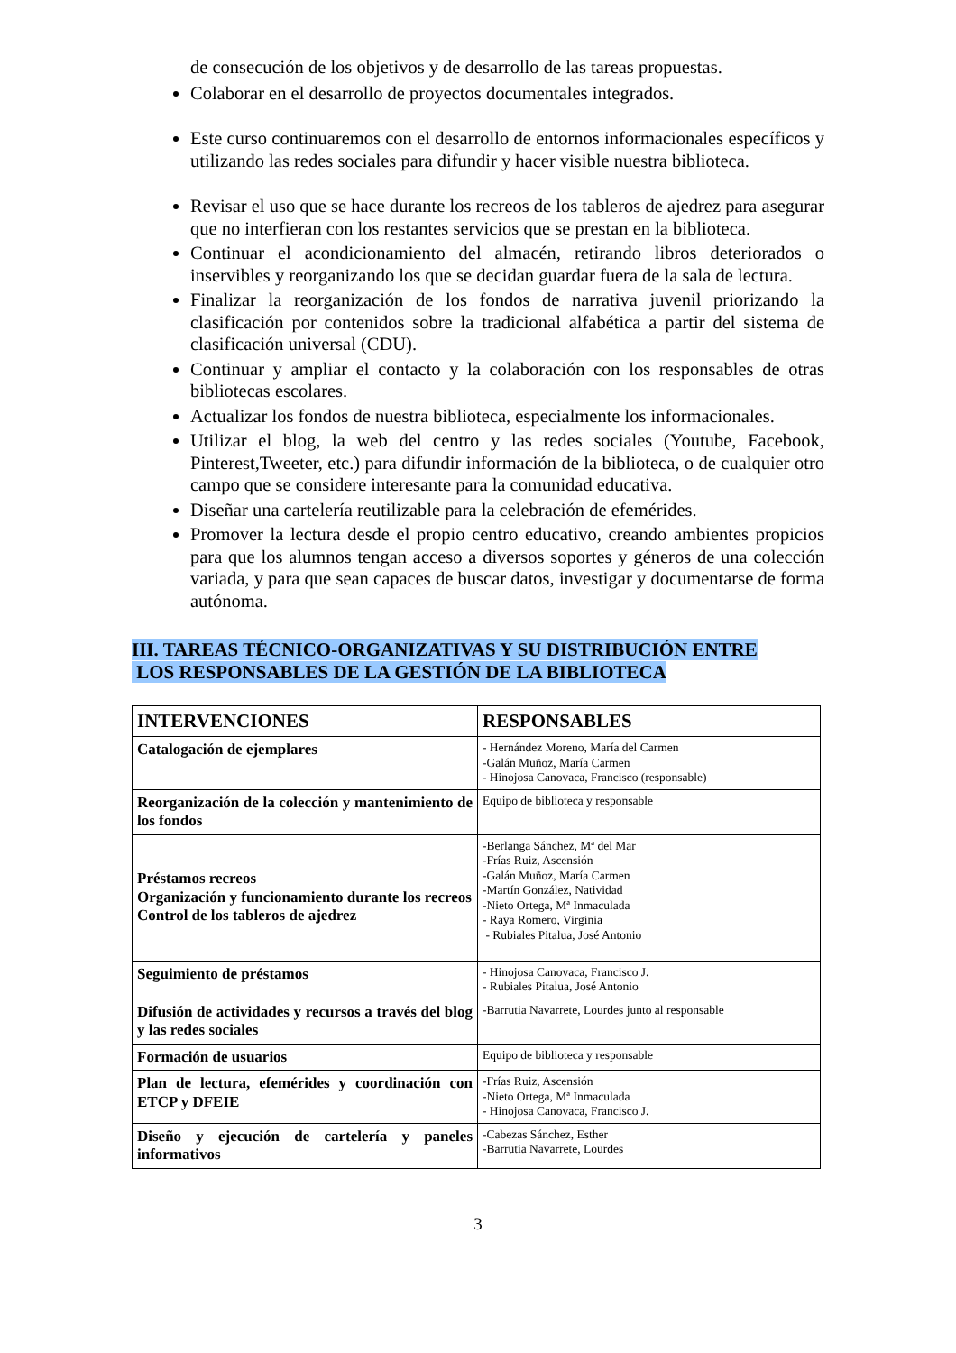de consecución de los objetivos y de desarrollo de las tareas propuestas.
Colaborar en el desarrollo de proyectos documentales integrados.
Este curso continuaremos con el desarrollo de entornos informacionales específicos y utilizando las redes sociales para difundir y hacer visible nuestra biblioteca.
Revisar el uso que se hace durante los recreos de los tableros de ajedrez para asegurar que no interfieran con los restantes servicios que se prestan en la biblioteca.
Continuar el acondicionamiento del almacén, retirando libros deteriorados o inservibles y reorganizando los que se decidan guardar fuera de la sala de lectura.
Finalizar la reorganización de los fondos de narrativa juvenil priorizando la clasificación por contenidos sobre la tradicional alfabética a partir del sistema de clasificación universal (CDU).
Continuar y ampliar el contacto y la colaboración con los responsables de otras bibliotecas escolares.
Actualizar los fondos de nuestra biblioteca, especialmente los informacionales.
Utilizar el blog, la web del centro y las redes sociales (Youtube, Facebook, Pinterest,Tweeter, etc.) para difundir información de la biblioteca, o de cualquier otro campo que se considere interesante para la comunidad educativa.
Diseñar una cartelería reutilizable para la celebración de efemérides.
Promover la lectura desde el propio centro educativo, creando ambientes propicios para que los alumnos tengan acceso a diversos soportes y géneros de una colección variada, y para que sean capaces de buscar datos, investigar y documentarse de forma autónoma.
III. TAREAS TÉCNICO-ORGANIZATIVAS Y SU DISTRIBUCIÓN ENTRE
LOS RESPONSABLES DE LA GESTIÓN DE LA BIBLIOTECA
| INTERVENCIONES | RESPONSABLES |
| --- | --- |
| Catalogación de ejemplares | - Hernández Moreno, María del Carmen -Galán Muñoz, María Carmen - Hinojosa Canovaca, Francisco (responsable) |
| Reorganización de la colección y mantenimiento de los fondos | Equipo de biblioteca y responsable |
| Préstamos recreos Organización y funcionamiento durante los recreos Control de los tableros de ajedrez | -Berlanga Sánchez, Mª del Mar -Frías Ruiz, Ascensión -Galán Muñoz, María Carmen -Martín González, Natividad -Nieto Ortega, Mª Inmaculada - Raya Romero, Virginia - Rubiales Pitalua, José Antonio |
| Seguimiento de préstamos | - Hinojosa Canovaca, Francisco J. - Rubiales Pitalua, José Antonio |
| Difusión de actividades y recursos a través del blog y las redes sociales | -Barrutia Navarrete, Lourdes junto al responsable |
| Formación de usuarios | Equipo de biblioteca y responsable |
| Plan de lectura, efemérides y coordinación con ETCP y DFEIE | -Frías Ruiz, Ascensión -Nieto Ortega, Mª Inmaculada - Hinojosa Canovaca, Francisco J. |
| Diseño y ejecución de cartelería y paneles informativos | -Cabezas Sánchez, Esther -Barrutia Navarrete, Lourdes |
3